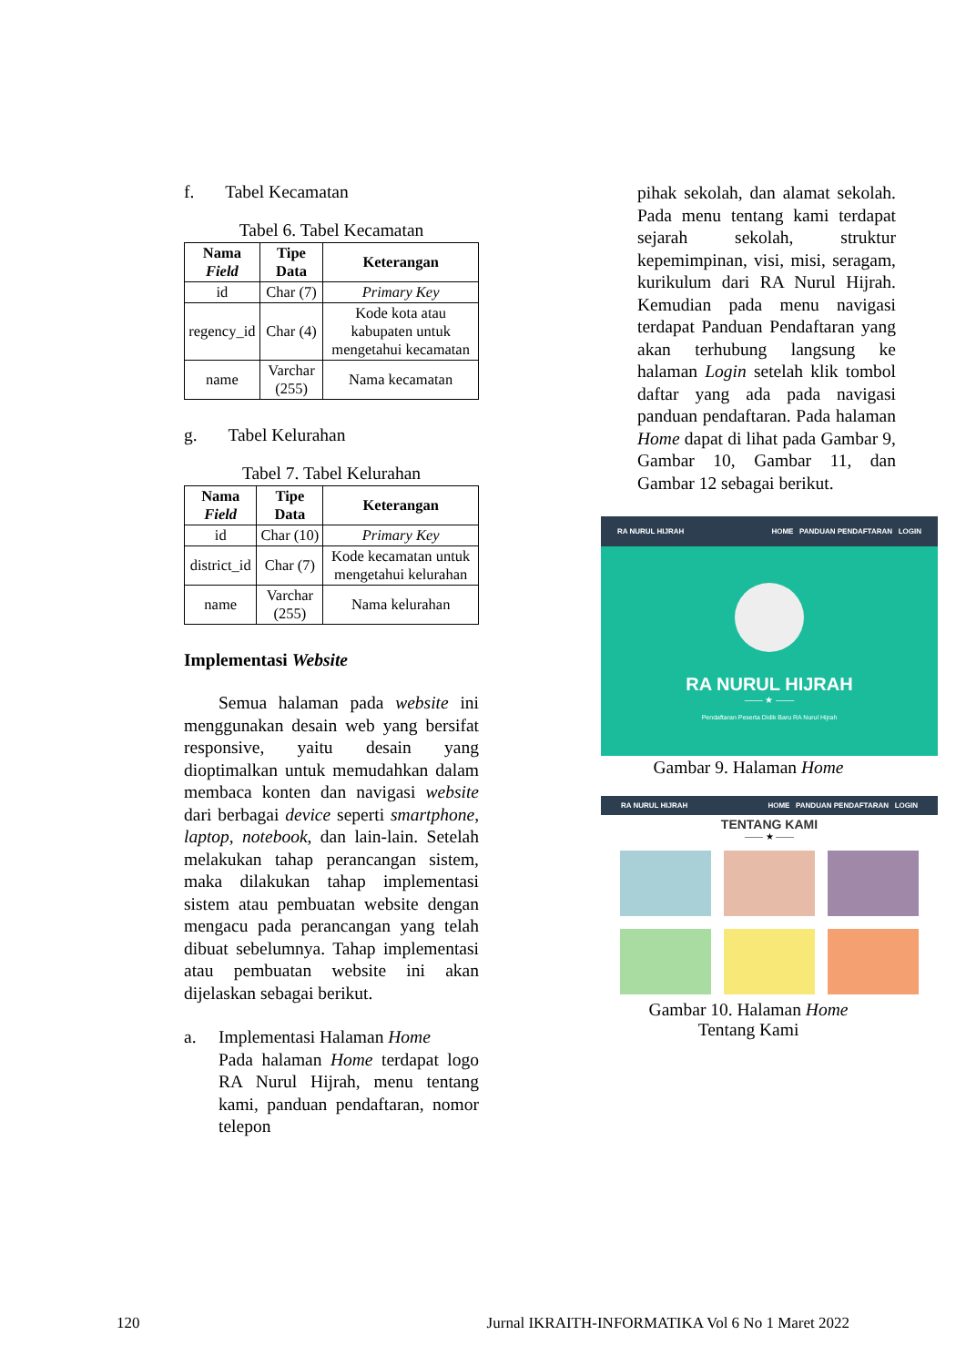f. Tabel Kecamatan
Tabel 6. Tabel Kecamatan
| Nama Field | Tipe Data | Keterangan |
| --- | --- | --- |
| id | Char (7) | Primary Key |
| regency_id | Char (4) | Kode kota atau kabupaten untuk mengetahui kecamatan |
| name | Varchar (255) | Nama kecamatan |
g. Tabel Kelurahan
Tabel 7. Tabel Kelurahan
| Nama Field | Tipe Data | Keterangan |
| --- | --- | --- |
| id | Char (10) | Primary Key |
| district_id | Char (7) | Kode kecamatan untuk mengetahui kelurahan |
| name | Varchar (255) | Nama kelurahan |
Implementasi Website
Semua halaman pada website ini menggunakan desain web yang bersifat responsive, yaitu desain yang dioptimalkan untuk memudahkan dalam membaca konten dan navigasi website dari berbagai device seperti smartphone, laptop, notebook, dan lain-lain. Setelah melakukan tahap perancangan sistem, maka dilakukan tahap implementasi sistem atau pembuatan website dengan mengacu pada perancangan yang telah dibuat sebelumnya. Tahap implementasi atau pembuatan website ini akan dijelaskan sebagai berikut.
a. Implementasi Halaman Home
Pada halaman Home terdapat logo RA Nurul Hijrah, menu tentang kami, panduan pendaftaran, nomor telepon
pihak sekolah, dan alamat sekolah. Pada menu tentang kami terdapat sejarah sekolah, struktur kepemimpinan, visi, misi, seragam, kurikulum dari RA Nurul Hijrah. Kemudian pada menu navigasi terdapat Panduan Pendaftaran yang akan terhubung langsung ke halaman Login setelah klik tombol daftar yang ada pada navigasi panduan pendaftaran. Pada halaman Home dapat di lihat pada Gambar 9, Gambar 10, Gambar 11, dan Gambar 12 sebagai berikut.
RA NURUL HIJRAH HOME PANDUAN PENDAFTARAN LOGIN
RA NURUL HIJRAH
—— ★ ——
Pendaftaran Peserta Didik Baru RA Nurul Hijrah
Gambar 9. Halaman Home
RA NURUL HIJRAH HOME PANDUAN PENDAFTARAN LOGIN
TENTANG KAMI
—— ★ ——
Gambar 10. Halaman Home
Tentang Kami
120 Jurnal IKRAITH-INFORMATIKA Vol 6 No 1 Maret 2022